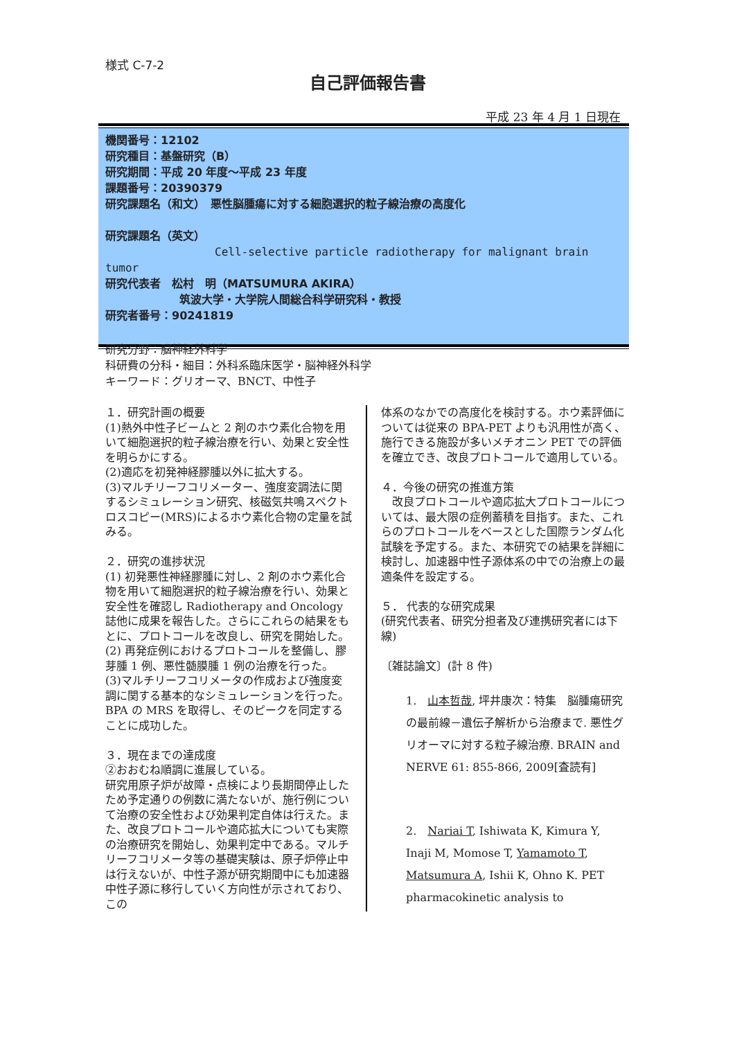様式 C-7-2
自己評価報告書
平成 23 年 4 月 1 日現在
機関番号：12102
研究種目：基盤研究（B）
研究期間：平成 20 年度～平成 23 年度
課題番号：20390379
研究課題名（和文）　悪性脳腫瘍に対する細胞選択的粒子線治療の高度化
研究課題名（英文）
Cell-selective particle radiotherapy for malignant brain tumor
研究代表者　松村　明（MATSUMURA AKIRA）
筑波大学・大学院人間総合科学研究科・教授
研究者番号：90241819
研究分野：脳神経外科学
科研費の分科・細目：外科系臨床医学・脳神経外科学
キーワード：グリオーマ、BNCT、中性子
１．研究計画の概要
(1)熱外中性子ビームと 2 剤のホウ素化合物を用いて細胞選択的粒子線治療を行い、効果と安全性を明らかにする。
(2)適応を初発神経膠腫以外に拡大する。
(3)マルチリーフコリメーター、強度変調法に関するシミュレーション研究、核磁気共鳴スペクトロスコピー(MRS)によるホウ素化合物の定量を試みる。
２．研究の進捗状況
(1) 初発悪性神経膠腫に対し、2 剤のホウ素化合物を用いて細胞選択的粒子線治療を行い、効果と安全性を確認し Radiotherapy and Oncology 誌他に成果を報告した。さらにこれらの結果をもとに、プロトコールを改良し、研究を開始した。
(2) 再発症例におけるプロトコールを整備し、膠芽腫 1 例、悪性髄膜腫 1 例の治療を行った。
(3)マルチリーフコリメータの作成および強度変調に関する基本的なシミュレーションを行った。BPA の MRS を取得し、そのピークを同定することに成功した。
３．現在までの達成度
②おおむね順調に進展している。
研究用原子炉が故障・点検により長期間停止したため予定通りの例数に満たないが、施行例について治療の安全性および効果判定自体は行えた。また、改良プロトコールや適応拡大についても実際の治療研究を開始し、効果判定中である。マルチリーフコリメータ等の基礎実験は、原子炉停止中は行えないが、中性子源が研究期間中にも加速器中性子源に移行していく方向性が示されており、この
体系のなかでの高度化を検討する。ホウ素評価については従来の BPA-PET よりも汎用性が高く、施行できる施設が多いメチオニン PET での評価を確立でき、改良プロトコールで適用している。
４．今後の研究の推進方策
　改良プロトコールや適応拡大プロトコールについては、最大限の症例蓄積を目指す。また、これらのプロトコールをベースとした国際ランダム化試験を予定する。また、本研究での結果を詳細に検討し、加速器中性子源体系の中での治療上の最適条件を設定する。
５． 代表的な研究成果
(研究代表者、研究分担者及び連携研究者には下線)
〔雑誌論文〕(計 8 件)
1.　山本哲哉, 坪井康次：特集　脳腫瘍研究の最前線－遺伝子解析から治療まで. 悪性グリオーマに対する粒子線治療. BRAIN and NERVE 61: 855-866, 2009[査読有]
2.　Nariai T, Ishiwata K, Kimura Y, Inaji M, Momose T, Yamamoto T, Matsumura A, Ishii K, Ohno K. PET pharmacokinetic analysis to